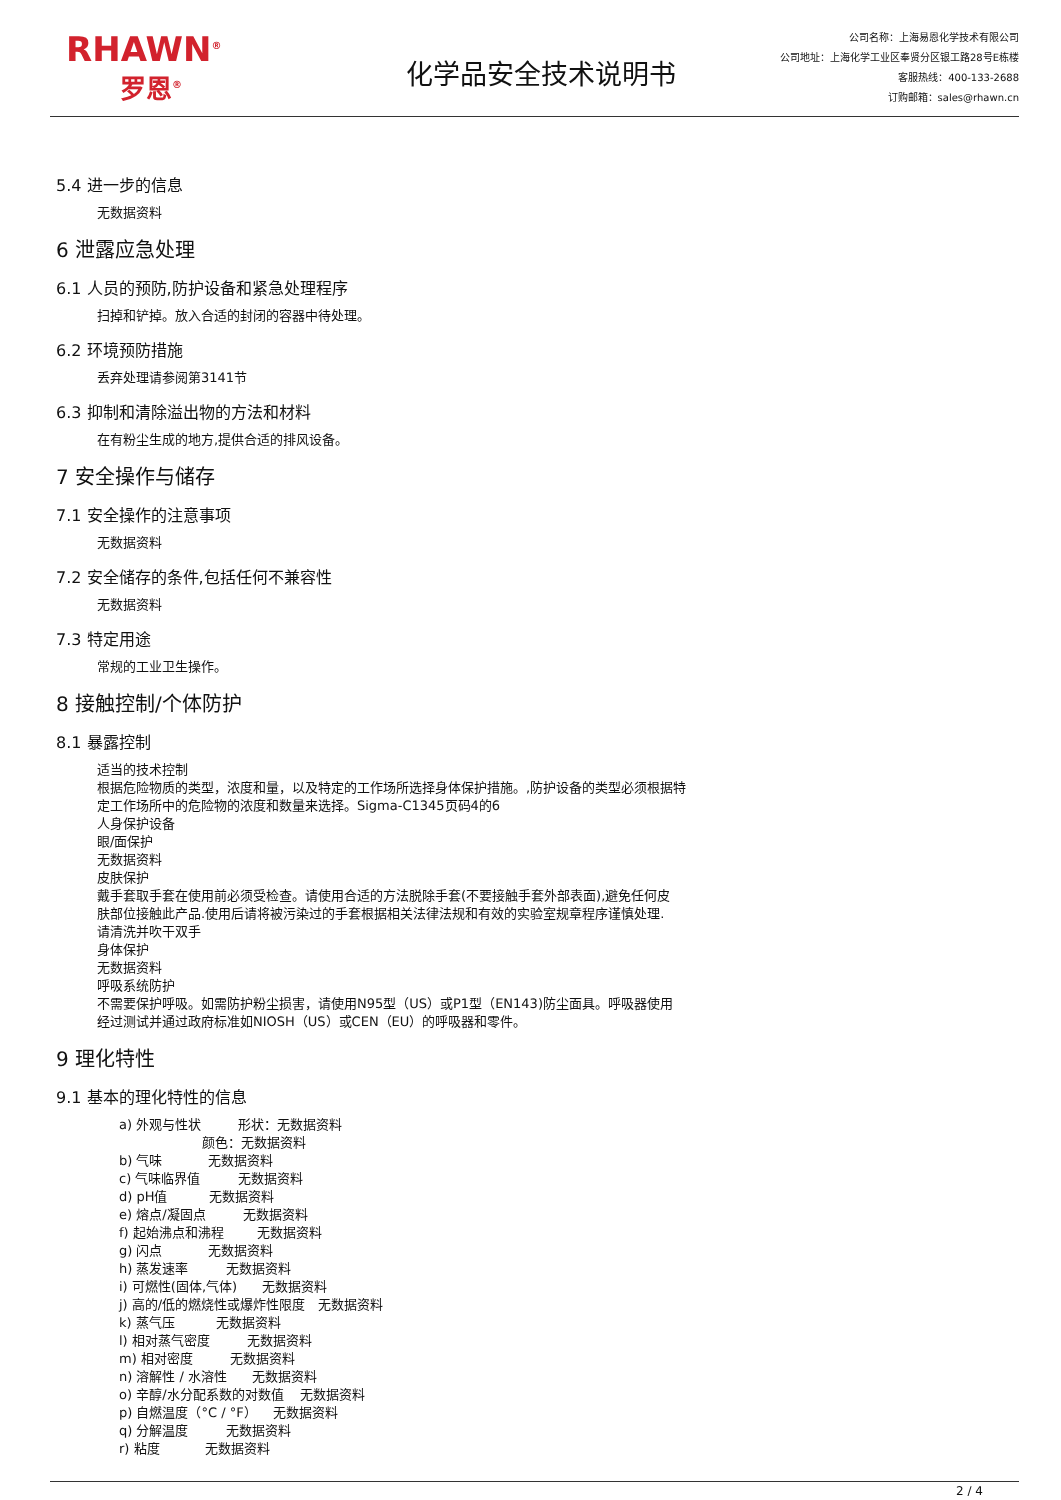RHAWN<sup>®</sup>
罗恩<sup>®</sup>
化学品安全技术说明书
公司名称：上海易恩化学技术有限公司
公司地址：上海化学工业区奉贤分区银工路28号E栋楼
客服热线：400-133-2688
订购邮箱：sales@rhawn.cn
5.4 进一步的信息
无数据资料
6 泄露应急处理
6.1 人员的预防,防护设备和紧急处理程序
扫掉和铲掉。放入合适的封闭的容器中待处理。
6.2 环境预防措施
丢弃处理请参阅第3141节
6.3 抑制和清除溢出物的方法和材料
在有粉尘生成的地方,提供合适的排风设备。
7 安全操作与储存
7.1 安全操作的注意事项
无数据资料
7.2 安全储存的条件,包括任何不兼容性
无数据资料
7.3 特定用途
常规的工业卫生操作。
8 接触控制/个体防护
8.1 暴露控制
适当的技术控制
根据危险物质的类型，浓度和量，以及特定的工作场所选择身体保护措施。,防护设备的类型必须根据特
定工作场所中的危险物的浓度和数量来选择。Sigma-C1345页码4的6
人身保护设备
眼/面保护
无数据资料
皮肤保护
戴手套取手套在使用前必须受检查。请使用合适的方法脱除手套(不要接触手套外部表面),避免任何皮
肤部位接触此产品.使用后请将被污染过的手套根据相关法律法规和有效的实验室规章程序谨慎处理.
请清洗并吹干双手
身体保护
无数据资料
呼吸系统防护
不需要保护呼吸。如需防护粉尘损害，请使用N95型（US）或P1型（EN143)防尘面具。呼吸器使用
经过测试并通过政府标准如NIOSH（US）或CEN（EU）的呼吸器和零件。
9 理化特性
9.1 基本的理化特性的信息
a) 外观与性状 形状：无数据资料
颜色：无数据资料
b) 气味 无数据资料
c) 气味临界值 无数据资料
d) pH值 无数据资料
e) 熔点/凝固点 无数据资料
f) 起始沸点和沸程 无数据资料
g) 闪点 无数据资料
h) 蒸发速率 无数据资料
i) 可燃性(固体,气体) 无数据资料
j) 高的/低的燃烧性或爆炸性限度 无数据资料
k) 蒸气压 无数据资料
l) 相对蒸气密度 无数据资料
m) 相对密度 无数据资料
n) 溶解性 / 水溶性 无数据资料
o) 辛醇/水分配系数的对数值 无数据资料
p) 自燃温度（°C / °F） 无数据资料
q) 分解温度 无数据资料
r) 粘度 无数据资料
2 / 4